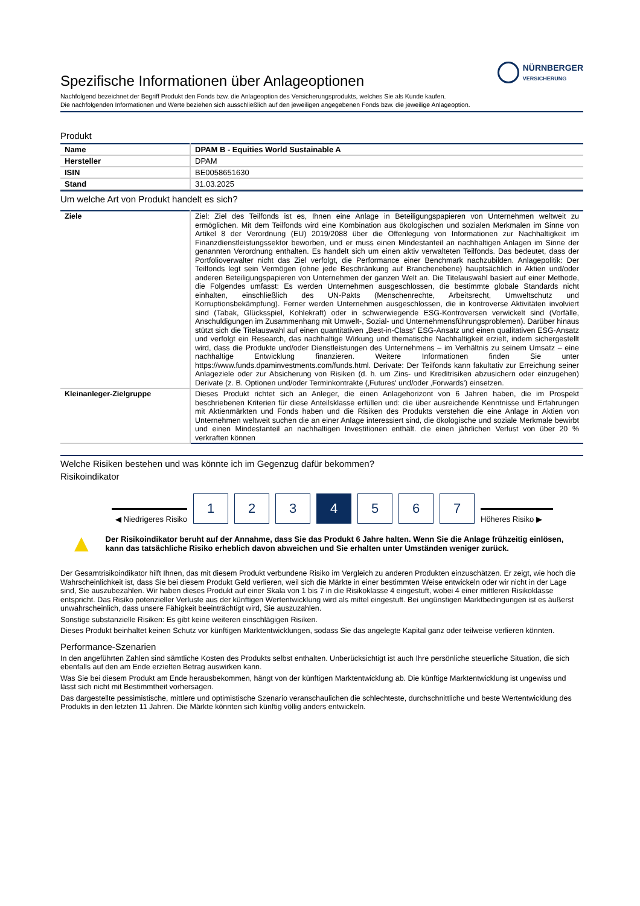NÜRNBERGER
VERSICHERUNG
Spezifische Informationen über Anlageoptionen
Nachfolgend bezeichnet der Begriff Produkt den Fonds bzw. die Anlageoption des Versicherungsprodukts, welches Sie als Kunde kaufen.
Die nachfolgenden Informationen und Werte beziehen sich ausschließlich auf den jeweiligen angegebenen Fonds bzw. die jeweilige Anlageoption.
Produkt
| Name | DPAM B - Equities World Sustainable A |
| Hersteller | DPAM |
| ISIN | BE0058651630 |
| Stand | 31.03.2025 |
Um welche Art von Produkt handelt es sich?
| Ziele | Ziel: Ziel des Teilfonds ist es, Ihnen eine Anlage in Beteiligungspapieren von Unternehmen weltweit zu ermöglichen. Mit dem Teilfonds wird eine Kombination aus ökologischen und sozialen Merkmalen im Sinne von Artikel 8 der Verordnung (EU) 2019/2088 über die Offenlegung von Informationen zur Nachhaltigkeit im Finanzdienstleistungssektor beworben, und er muss einen Mindestanteil an nachhaltigen Anlagen im Sinne der genannten Verordnung enthalten. Es handelt sich um einen aktiv verwalteten Teilfonds. Das bedeutet, dass der Portfolioverwalter nicht das Ziel verfolgt, die Performance einer Benchmark nachzubilden. Anlagepolitik: Der Teilfonds legt sein Vermögen (ohne jede Beschränkung auf Branchenebene) hauptsächlich in Aktien und/oder anderen Beteiligungspapieren von Unternehmen der ganzen Welt an. Die Titelauswahl basiert auf einer Methode, die Folgendes umfasst: Es werden Unternehmen ausgeschlossen, die bestimmte globale Standards nicht einhalten, einschließlich des UN-Pakts (Menschenrechte, Arbeitsrecht, Umweltschutz und Korruptionsbekämpfung). Ferner werden Unternehmen ausgeschlossen, die in kontroverse Aktivitäten involviert sind (Tabak, Glücksspiel, Kohlekraft) oder in schwerwiegende ESG-Kontroversen verwickelt sind (Vorfälle, Anschuldigungen im Zusammenhang mit Umwelt-, Sozial- und Unternehmensführungsproblemen). Darüber hinaus stützt sich die Titelauswahl auf einen quantitativen „Best-in-Class“ ESG-Ansatz und einen qualitativen ESG-Ansatz und verfolgt ein Research, das nachhaltige Wirkung und thematische Nachhaltigkeit erzielt, indem sichergestellt wird, dass die Produkte und/oder Dienstleistungen des Unternehmens – im Verhältnis zu seinem Umsatz – eine nachhaltige Entwicklung finanzieren. Weitere Informationen finden Sie unter https://www.funds.dpaminvestments.com/funds.html. Derivate: Der Teilfonds kann fakultativ zur Erreichung seiner Anlageziele oder zur Absicherung von Risiken (d. h. um Zins- und Kreditrisiken abzusichern oder einzugehen) Derivate (z. B. Optionen und/oder Terminkontrakte (‚Futures' und/oder ‚Forwards') einsetzen. |
| Kleinanleger-Zielgruppe | Dieses Produkt richtet sich an Anleger, die einen Anlagehorizont von 6 Jahren haben, die im Prospekt beschriebenen Kriterien für diese Anteilsklasse erfüllen und: die über ausreichende Kenntnisse und Erfahrungen mit Aktienmärkten und Fonds haben und die Risiken des Produkts verstehen die eine Anlage in Aktien von Unternehmen weltweit suchen die an einer Anlage interessiert sind, die ökologische und soziale Merkmale bewirbt und einen Mindestanteil an nachhaltigen Investitionen enthält. die einen jährlichen Verlust von über 20 % verkraften können |
Welche Risiken bestehen und was könnte ich im Gegenzug dafür bekommen?
Risikoindikator
◀ Niedrigeres Risiko
1
2
3
4
5
6
7
Höheres Risiko ▶
▲
Der Risikoindikator beruht auf der Annahme, dass Sie das Produkt 6 Jahre halten. Wenn Sie die Anlage frühzeitig einlösen, kann das tatsächliche Risiko erheblich davon abweichen und Sie erhalten unter Umständen weniger zurück.
Der Gesamtrisikoindikator hilft Ihnen, das mit diesem Produkt verbundene Risiko im Vergleich zu anderen Produkten einzuschätzen. Er zeigt, wie hoch die Wahrscheinlichkeit ist, dass Sie bei diesem Produkt Geld verlieren, weil sich die Märkte in einer bestimmten Weise entwickeln oder wir nicht in der Lage sind, Sie auszubezahlen. Wir haben dieses Produkt auf einer Skala von 1 bis 7 in die Risikoklasse 4 eingestuft, wobei 4 einer mittleren Risikoklasse entspricht. Das Risiko potenzieller Verluste aus der künftigen Wertentwicklung wird als mittel eingestuft. Bei ungünstigen Marktbedingungen ist es äußerst unwahrscheinlich, dass unsere Fähigkeit beeinträchtigt wird, Sie auszuzahlen.
Sonstige substanzielle Risiken: Es gibt keine weiteren einschlägigen Risiken.
Dieses Produkt beinhaltet keinen Schutz vor künftigen Marktentwicklungen, sodass Sie das angelegte Kapital ganz oder teilweise verlieren könnten.
Performance-Szenarien
In den angeführten Zahlen sind sämtliche Kosten des Produkts selbst enthalten. Unberücksichtigt ist auch Ihre persönliche steuerliche Situation, die sich ebenfalls auf den am Ende erzielten Betrag auswirken kann.
Was Sie bei diesem Produkt am Ende herausbekommen, hängt von der künftigen Marktentwicklung ab. Die künftige Marktentwicklung ist ungewiss und lässt sich nicht mit Bestimmtheit vorhersagen.
Das dargestellte pessimistische, mittlere und optimistische Szenario veranschaulichen die schlechteste, durchschnittliche und beste Wertentwicklung des Produkts in den letzten 11 Jahren. Die Märkte könnten sich künftig völlig anders entwickeln.